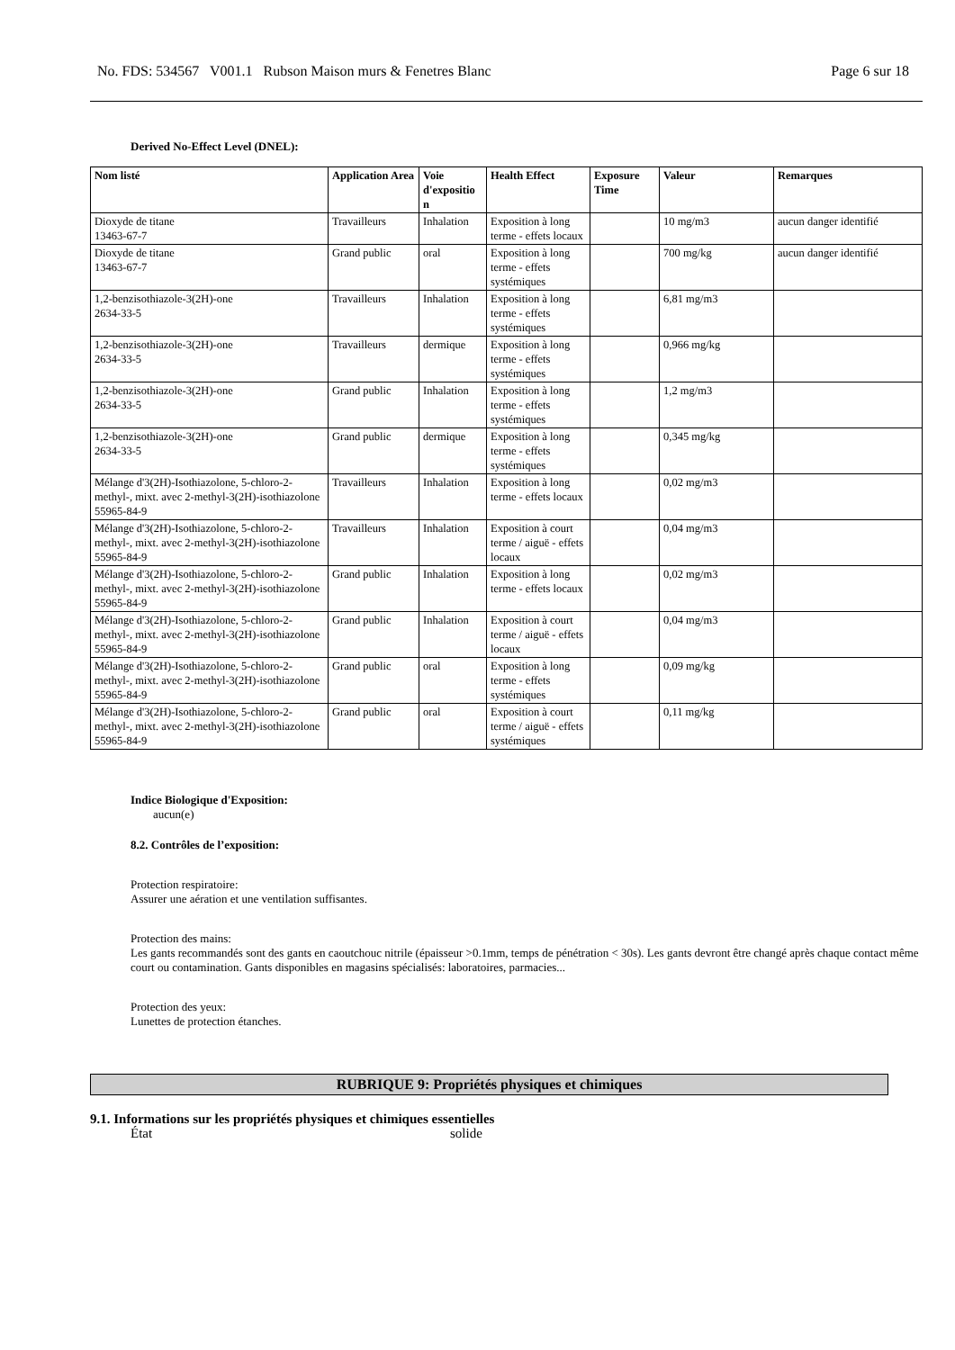No. FDS: 534567 V001.1 Rubson Maison murs & Fenetres Blanc Page 6 sur 18
Derived No-Effect Level (DNEL):
| Nom listé | Application Area | Voie d'expositio n | Health Effect | Exposure Time | Valeur | Remarques |
| --- | --- | --- | --- | --- | --- | --- |
| Dioxyde de titane 13463-67-7 | Travailleurs | Inhalation | Exposition à long terme - effets locaux | | 10 mg/m3 | aucun danger identifié |
| Dioxyde de titane 13463-67-7 | Grand public | oral | Exposition à long terme - effets systémiques | | 700 mg/kg | aucun danger identifié |
| 1,2-benzisothiazole-3(2H)-one 2634-33-5 | Travailleurs | Inhalation | Exposition à long terme - effets systémiques | | 6,81 mg/m3 | |
| 1,2-benzisothiazole-3(2H)-one 2634-33-5 | Travailleurs | dermique | Exposition à long terme - effets systémiques | | 0,966 mg/kg | |
| 1,2-benzisothiazole-3(2H)-one 2634-33-5 | Grand public | Inhalation | Exposition à long terme - effets systémiques | | 1,2 mg/m3 | |
| 1,2-benzisothiazole-3(2H)-one 2634-33-5 | Grand public | dermique | Exposition à long terme - effets systémiques | | 0,345 mg/kg | |
| Mélange d'3(2H)-Isothiazolone, 5-chloro-2-methyl-, mixt. avec 2-methyl-3(2H)-isothiazolone 55965-84-9 | Travailleurs | Inhalation | Exposition à long terme - effets locaux | | 0,02 mg/m3 | |
| Mélange d'3(2H)-Isothiazolone, 5-chloro-2-methyl-, mixt. avec 2-methyl-3(2H)-isothiazolone 55965-84-9 | Travailleurs | Inhalation | Exposition à court terme / aiguë - effets locaux | | 0,04 mg/m3 | |
| Mélange d'3(2H)-Isothiazolone, 5-chloro-2-methyl-, mixt. avec 2-methyl-3(2H)-isothiazolone 55965-84-9 | Grand public | Inhalation | Exposition à long terme - effets locaux | | 0,02 mg/m3 | |
| Mélange d'3(2H)-Isothiazolone, 5-chloro-2-methyl-, mixt. avec 2-methyl-3(2H)-isothiazolone 55965-84-9 | Grand public | Inhalation | Exposition à court terme / aiguë - effets locaux | | 0,04 mg/m3 | |
| Mélange d'3(2H)-Isothiazolone, 5-chloro-2-methyl-, mixt. avec 2-methyl-3(2H)-isothiazolone 55965-84-9 | Grand public | oral | Exposition à long terme - effets systémiques | | 0,09 mg/kg | |
| Mélange d'3(2H)-Isothiazolone, 5-chloro-2-methyl-, mixt. avec 2-methyl-3(2H)-isothiazolone 55965-84-9 | Grand public | oral | Exposition à court terme / aiguë - effets systémiques | | 0,11 mg/kg | |
Indice Biologique d'Exposition:
aucun(e)
8.2. Contrôles de l’exposition:
Protection respiratoire:
Assurer une aération et une ventilation suffisantes.
Protection des mains:
Les gants recommandés sont des gants en caoutchouc nitrile (épaisseur >0.1mm, temps de pénétration < 30s). Les gants devront être changé après chaque contact même court ou contamination. Gants disponibles en magasins spécialisés: laboratoires, parmacies...
Protection des yeux:
Lunettes de protection étanches.
RUBRIQUE 9: Propriétés physiques et chimiques
9.1. Informations sur les propriétés physiques et chimiques essentielles
État solide